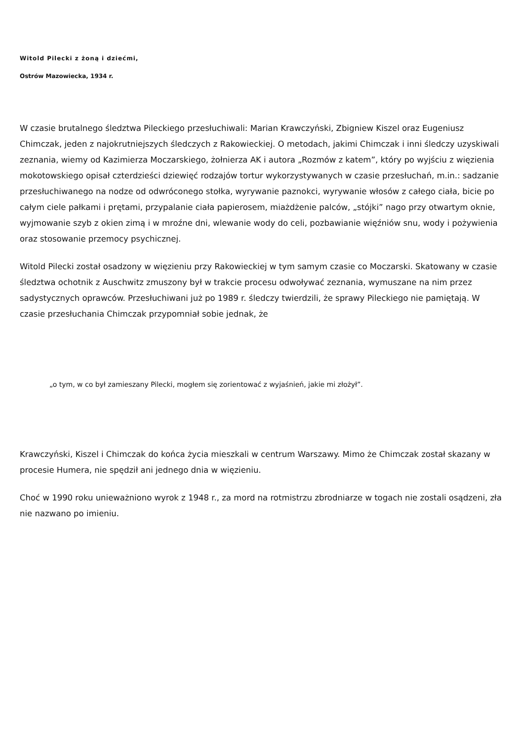Witold Pilecki z żoną i dziećmi,
Ostrów Mazowiecka, 1934 r.
W czasie brutalnego śledztwa Pileckiego przesłuchiwali: Marian Krawczyński, Zbigniew Kiszel oraz Eugeniusz Chimczak, jeden z najokrutniejszych śledczych z Rakowieckiej. O metodach, jakimi Chimczak i inni śledczy uzyskiwali zeznania, wiemy od Kazimierza Moczarskiego, żołnierza AK i autora „Rozmów z katem”, który po wyjściu z więzienia mokotowskiego opisał czterdzieści dziewięć rodzajów tortur wykorzystywanych w czasie przesłuchań, m.in.: sadzanie przesłuchiwanego na nodze od odwróconego stołka, wyrywanie paznokci, wyrywanie włosów z całego ciała, bicie po całym ciele pałkami i prętami, przypalanie ciała papierosem, miażdżenie palców, „stójki” nago przy otwartym oknie, wyjmowanie szyb z okien zimą i w mroźne dni, wlewanie wody do celi, pozbawianie więźniów snu, wody i pożywienia oraz stosowanie przemocy psychicznej.
Witold Pilecki został osadzony w więzieniu przy Rakowieckiej w tym samym czasie co Moczarski. Skatowany w czasie śledztwa ochotnik z Auschwitz zmuszony był w trakcie procesu odwoływać zeznania, wymuszane na nim przez sadystycznych oprawców. Przesłuchiwani już po 1989 r. śledczy twierdzili, że sprawy Pileckiego nie pamiętają. W czasie przesłuchania Chimczak przypomniał sobie jednak, że
„o tym, w co był zamieszany Pilecki, mogłem się zorientować z wyjaśnień, jakie mi złożył”.
Krawczyński, Kiszel i Chimczak do końca życia mieszkali w centrum Warszawy. Mimo że Chimczak został skazany w procesie Humera, nie spędził ani jednego dnia w więzieniu.
Choć w 1990 roku unieważniono wyrok z 1948 r., za mord na rotmistrzu zbrodniarze w togach nie zostali osądzeni, zła nie nazwano po imieniu.